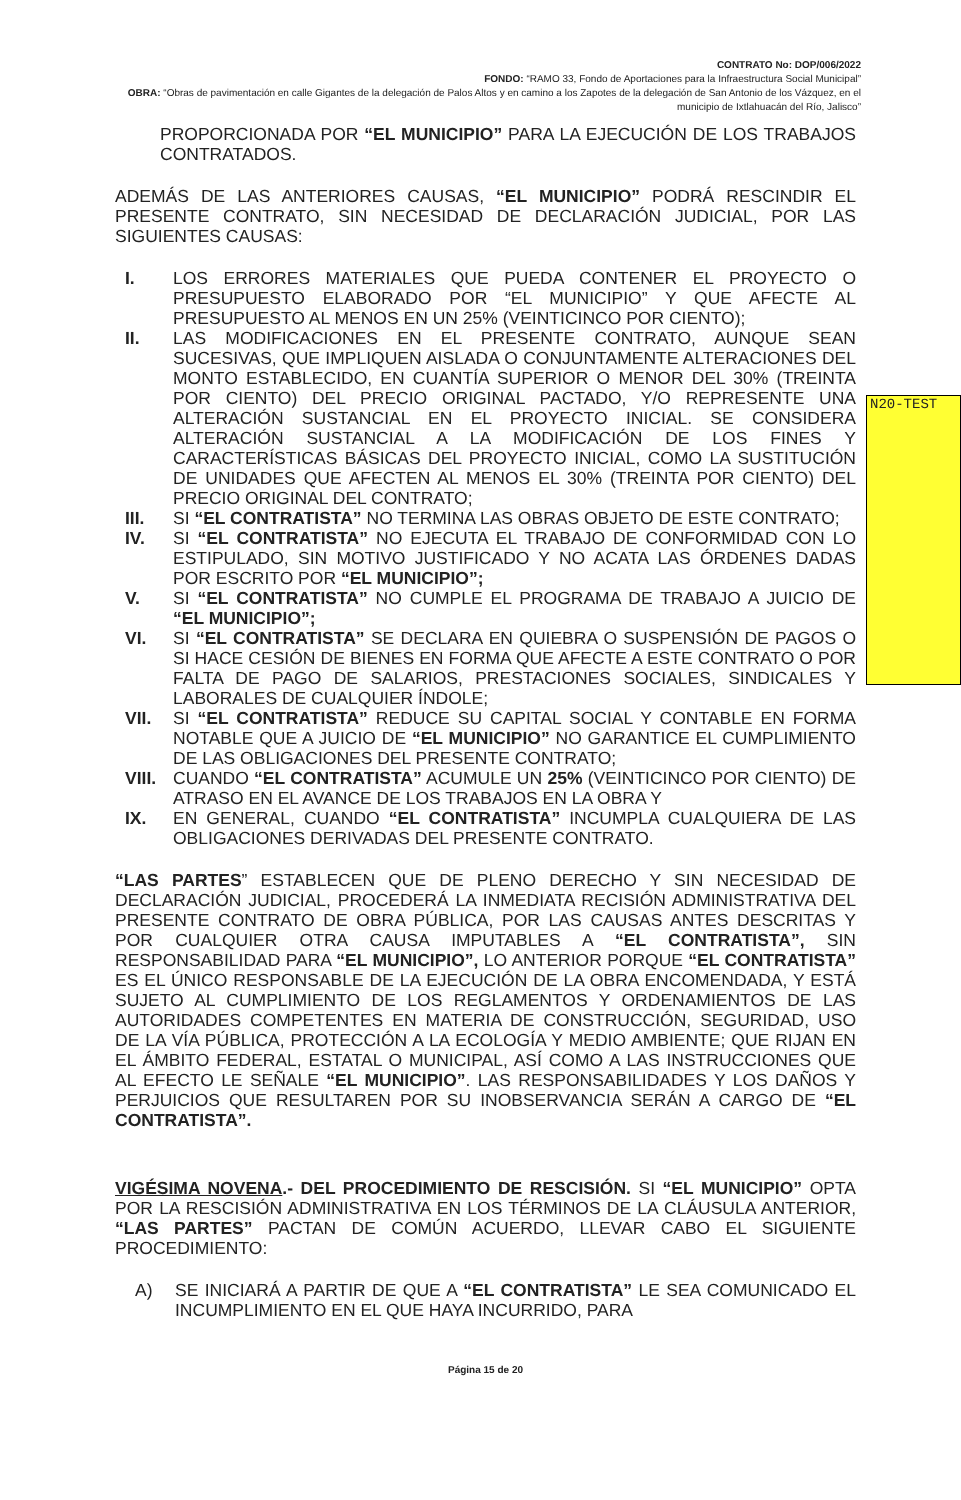N20-TEST
CONTRATO No: DOP/006/2022
FONDO: “RAMO 33, Fondo de Aportaciones para la Infraestructura Social Municipal”
OBRA: “Obras de pavimentación en calle Gigantes de la delegación de Palos Altos y en camino a los Zapotes de la delegación de San Antonio de los Vázquez, en el municipio de Ixtlahuacán del Río, Jalisco”
PROPORCIONADA POR “EL MUNICIPIO” PARA LA EJECUCIÓN DE LOS TRABAJOS CONTRATADOS.
ADEMÁS DE LAS ANTERIORES CAUSAS, “EL MUNICIPIO” PODRÁ RESCINDIR EL PRESENTE CONTRATO, SIN NECESIDAD DE DECLARACIÓN JUDICIAL, POR LAS SIGUIENTES CAUSAS:
I. LOS ERRORES MATERIALES QUE PUEDA CONTENER EL PROYECTO O PRESUPUESTO ELABORADO POR “EL MUNICIPIO” Y QUE AFECTE AL PRESUPUESTO AL MENOS EN UN 25% (VEINTICINCO POR CIENTO);
II. LAS MODIFICACIONES EN EL PRESENTE CONTRATO, AUNQUE SEAN SUCESIVAS, QUE IMPLIQUEN AISLADA O CONJUNTAMENTE ALTERACIONES DEL MONTO ESTABLECIDO, EN CUANTÍA SUPERIOR O MENOR DEL 30% (TREINTA POR CIENTO) DEL PRECIO ORIGINAL PACTADO, Y/O REPRESENTE UNA ALTERACIÓN SUSTANCIAL EN EL PROYECTO INICIAL. SE CONSIDERA ALTERACIÓN SUSTANCIAL A LA MODIFICACIÓN DE LOS FINES Y CARACTERÍSTICAS BÁSICAS DEL PROYECTO INICIAL, COMO LA SUSTITUCIÓN DE UNIDADES QUE AFECTEN AL MENOS EL 30% (TREINTA POR CIENTO) DEL PRECIO ORIGINAL DEL CONTRATO;
III. SI “EL CONTRATISTA” NO TERMINA LAS OBRAS OBJETO DE ESTE CONTRATO;
IV. SI “EL CONTRATISTA” NO EJECUTA EL TRABAJO DE CONFORMIDAD CON LO ESTIPULADO, SIN MOTIVO JUSTIFICADO Y NO ACATA LAS ÓRDENES DADAS POR ESCRITO POR “EL MUNICIPIO”;
V. SI “EL CONTRATISTA” NO CUMPLE EL PROGRAMA DE TRABAJO A JUICIO DE “EL MUNICIPIO”;
VI. SI “EL CONTRATISTA” SE DECLARA EN QUIEBRA O SUSPENSIÓN DE PAGOS O SI HACE CESIÓN DE BIENES EN FORMA QUE AFECTE A ESTE CONTRATO O POR FALTA DE PAGO DE SALARIOS, PRESTACIONES SOCIALES, SINDICALES Y LABORALES DE CUALQUIER ÍNDOLE;
VII. SI “EL CONTRATISTA” REDUCE SU CAPITAL SOCIAL Y CONTABLE EN FORMA NOTABLE QUE A JUICIO DE “EL MUNICIPIO” NO GARANTICE EL CUMPLIMIENTO DE LAS OBLIGACIONES DEL PRESENTE CONTRATO;
VIII. CUANDO “EL CONTRATISTA” ACUMULE UN 25% (VEINTICINCO POR CIENTO) DE ATRASO EN EL AVANCE DE LOS TRABAJOS EN LA OBRA Y
IX. EN GENERAL, CUANDO “EL CONTRATISTA” INCUMPLA CUALQUIERA DE LAS OBLIGACIONES DERIVADAS DEL PRESENTE CONTRATO.
“LAS PARTES” ESTABLECEN QUE DE PLENO DERECHO Y SIN NECESIDAD DE DECLARACIÓN JUDICIAL, PROCEDERÁ LA INMEDIATA RECISIÓN ADMINISTRATIVA DEL PRESENTE CONTRATO DE OBRA PÚBLICA, POR LAS CAUSAS ANTES DESCRITAS Y POR CUALQUIER OTRA CAUSA IMPUTABLES A “EL CONTRATISTA”, SIN RESPONSABILIDAD PARA “EL MUNICIPIO”, LO ANTERIOR PORQUE “EL CONTRATISTA” ES EL ÚNICO RESPONSABLE DE LA EJECUCIÓN DE LA OBRA ENCOMENDADA, Y ESTÁ SUJETO AL CUMPLIMIENTO DE LOS REGLAMENTOS Y ORDENAMIENTOS DE LAS AUTORIDADES COMPETENTES EN MATERIA DE CONSTRUCCIÓN, SEGURIDAD, USO DE LA VÍA PÚBLICA, PROTECCIÓN A LA ECOLOGÍA Y MEDIO AMBIENTE; QUE RIJAN EN EL ÁMBITO FEDERAL, ESTATAL O MUNICIPAL, ASÍ COMO A LAS INSTRUCCIONES QUE AL EFECTO LE SEÑALE “EL MUNICIPIO”. LAS RESPONSABILIDADES Y LOS DAÑOS Y PERJUICIOS QUE RESULTAREN POR SU INOBSERVANCIA SERÁN A CARGO DE “EL CONTRATISTA”.
VIGÉSIMA NOVENA.- DEL PROCEDIMIENTO DE RESCISIÓN. SI “EL MUNICIPIO” OPTA POR LA RESCISIÓN ADMINISTRATIVA EN LOS TÉRMINOS DE LA CLÁUSULA ANTERIOR, “LAS PARTES” PACTAN DE COMÚN ACUERDO, LLEVAR CABO EL SIGUIENTE PROCEDIMIENTO:
A) SE INICIARÁ A PARTIR DE QUE A “EL CONTRATISTA” LE SEA COMUNICADO EL INCUMPLIMIENTO EN EL QUE HAYA INCURRIDO, PARA
Página 15 de 20